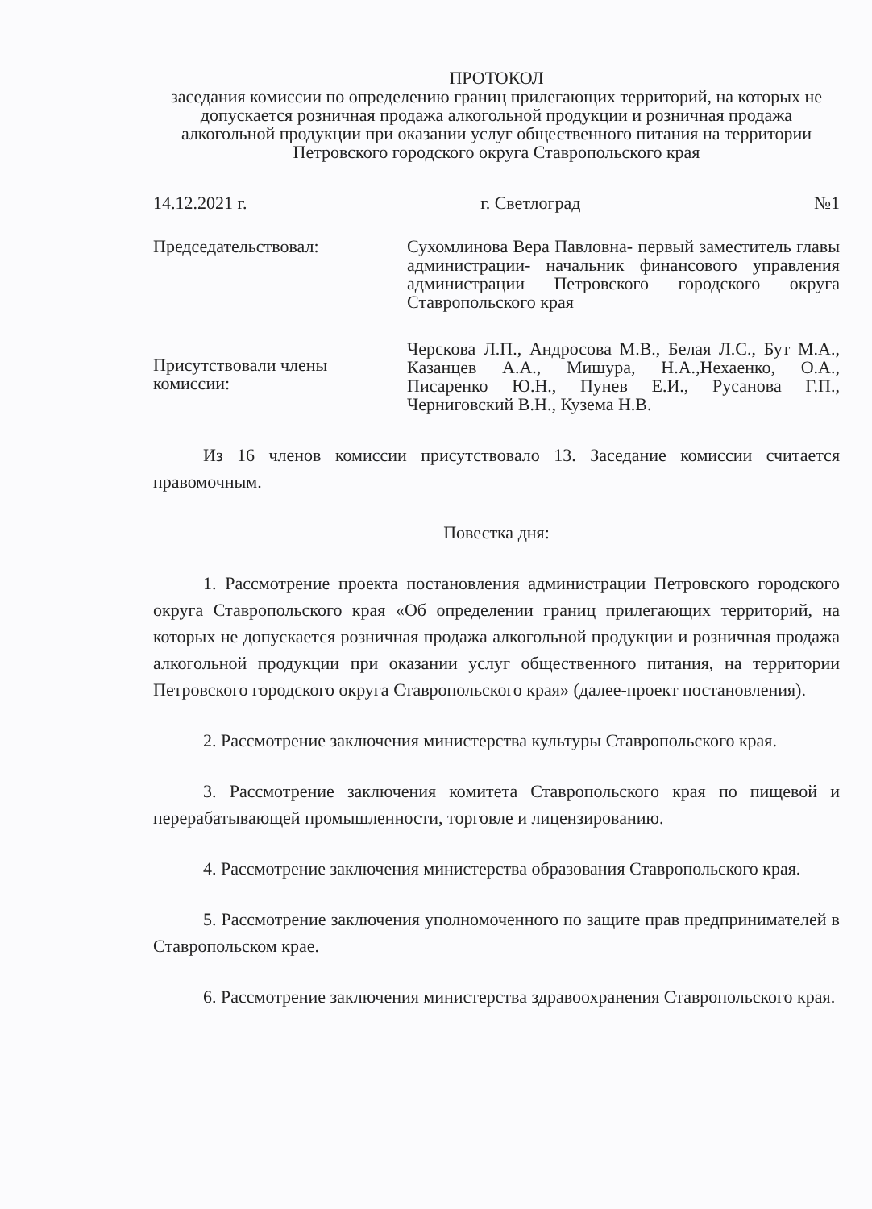ПРОТОКОЛ
заседания комиссии по определению границ прилегающих территорий, на которых не допускается розничная продажа алкогольной продукции и розничная продажа алкогольной продукции при оказании услуг общественного питания на территории Петровского городского округа Ставропольского края
14.12.2021 г. г. Светлоград №1
Председательствовал: Сухомлинова Вера Павловна- первый заместитель главы администрации- начальник финансового управления администрации Петровского городского округа Ставропольского края
Присутствовали члены комиссии:
Черскова Л.П., Андросова М.В., Белая Л.С., Бут М.А., Казанцев А.А., Мишура, Н.А.,Нехаенко, О.А., Писаренко Ю.Н., Пунев Е.И., Русанова Г.П., Черниговский В.Н., Кузема Н.В.
Из 16 членов комиссии присутствовало 13. Заседание комиссии считается правомочным.
Повестка дня:
1. Рассмотрение проекта постановления администрации Петровского городского округа Ставропольского края «Об определении границ прилегающих территорий, на которых не допускается розничная продажа алкогольной продукции и розничная продажа алкогольной продукции при оказании услуг общественного питания, на территории Петровского городского округа Ставропольского края» (далее-проект постановления).
2. Рассмотрение заключения министерства культуры Ставропольского края.
3. Рассмотрение заключения комитета Ставропольского края по пищевой и перерабатывающей промышленности, торговле и лицензированию.
4. Рассмотрение заключения министерства образования Ставропольского края.
5. Рассмотрение заключения уполномоченного по защите прав предпринимателей в Ставропольском крае.
6. Рассмотрение заключения министерства здравоохранения Ставропольского края.